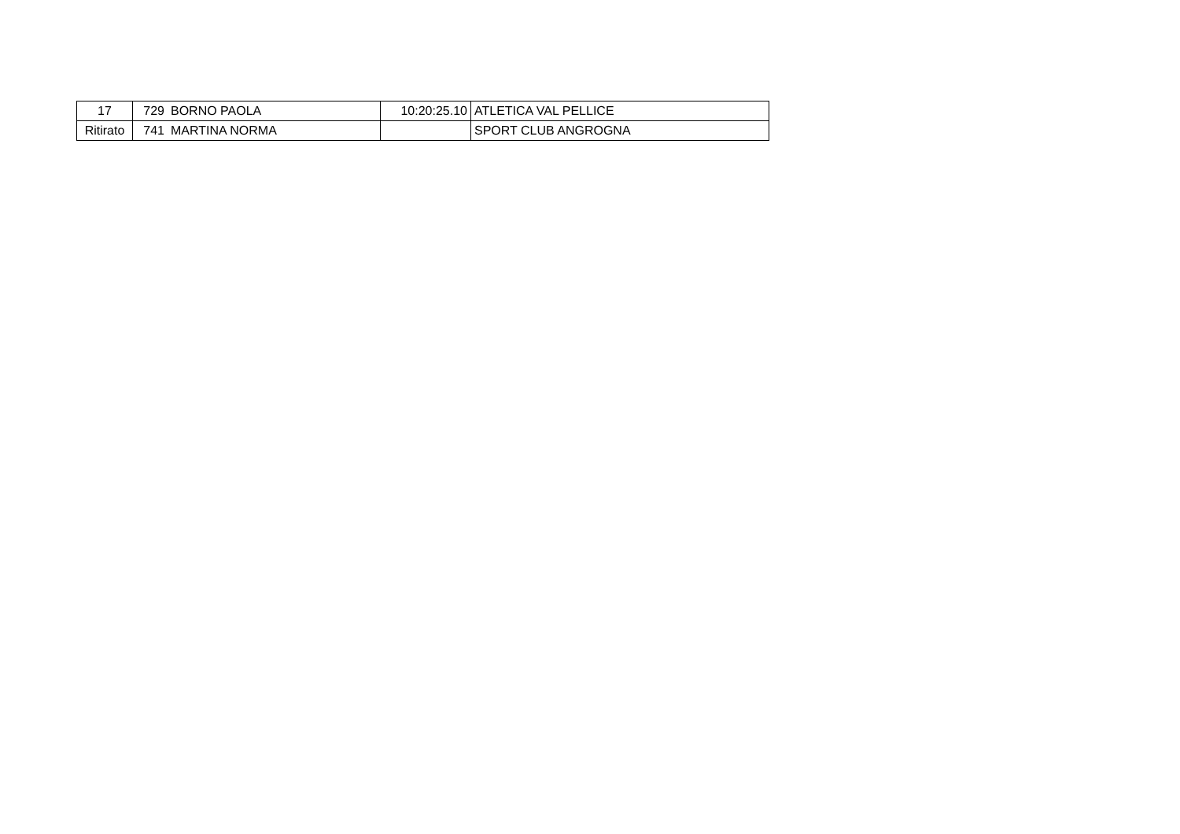| 17 | 729 | BORNO PAOLA | 10:20:25.10 | ATLETICA VAL PELLICE |
| Ritirato | 741 | MARTINA NORMA | | SPORT CLUB ANGROGNA |